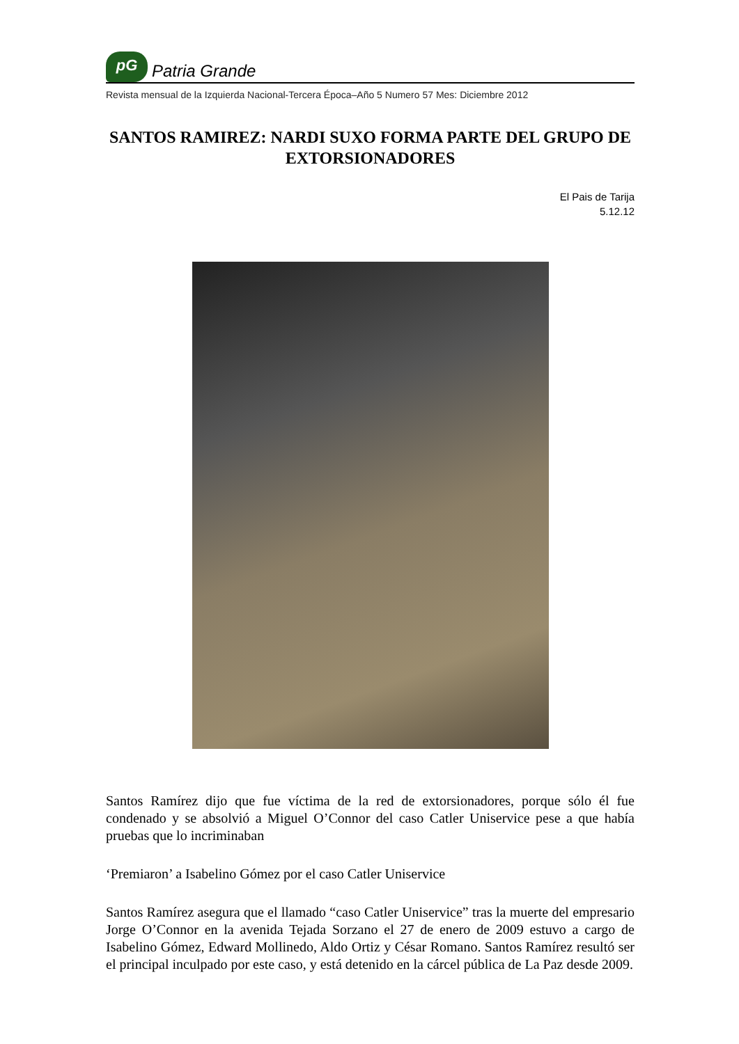pG
Patria Grande
Revista mensual de la Izquierda Nacional-Tercera Época–Año 5 Numero 57 Mes: Diciembre 2012
SANTOS RAMIREZ: NARDI SUXO FORMA PARTE DEL GRUPO DE EXTORSIONADORES
El Pais de Tarija
5.12.12
Santos Ramírez dijo que fue víctima de la red de extorsionadores, porque sólo él fue condenado y se absolvió a Miguel O’Connor del caso Catler Uniservice pese a que había pruebas que lo incriminaban
‘Premiaron’ a Isabelino Gómez por el caso Catler Uniservice
Santos Ramírez asegura que el llamado “caso Catler Uniservice” tras la muerte del empresario Jorge O’Connor en la avenida Tejada Sorzano el 27 de enero de 2009 estuvo a cargo de Isabelino Gómez, Edward Mollinedo, Aldo Ortiz y César Romano. Santos Ramírez resultó ser el principal inculpado por este caso, y está detenido en la cárcel pública de La Paz desde 2009.